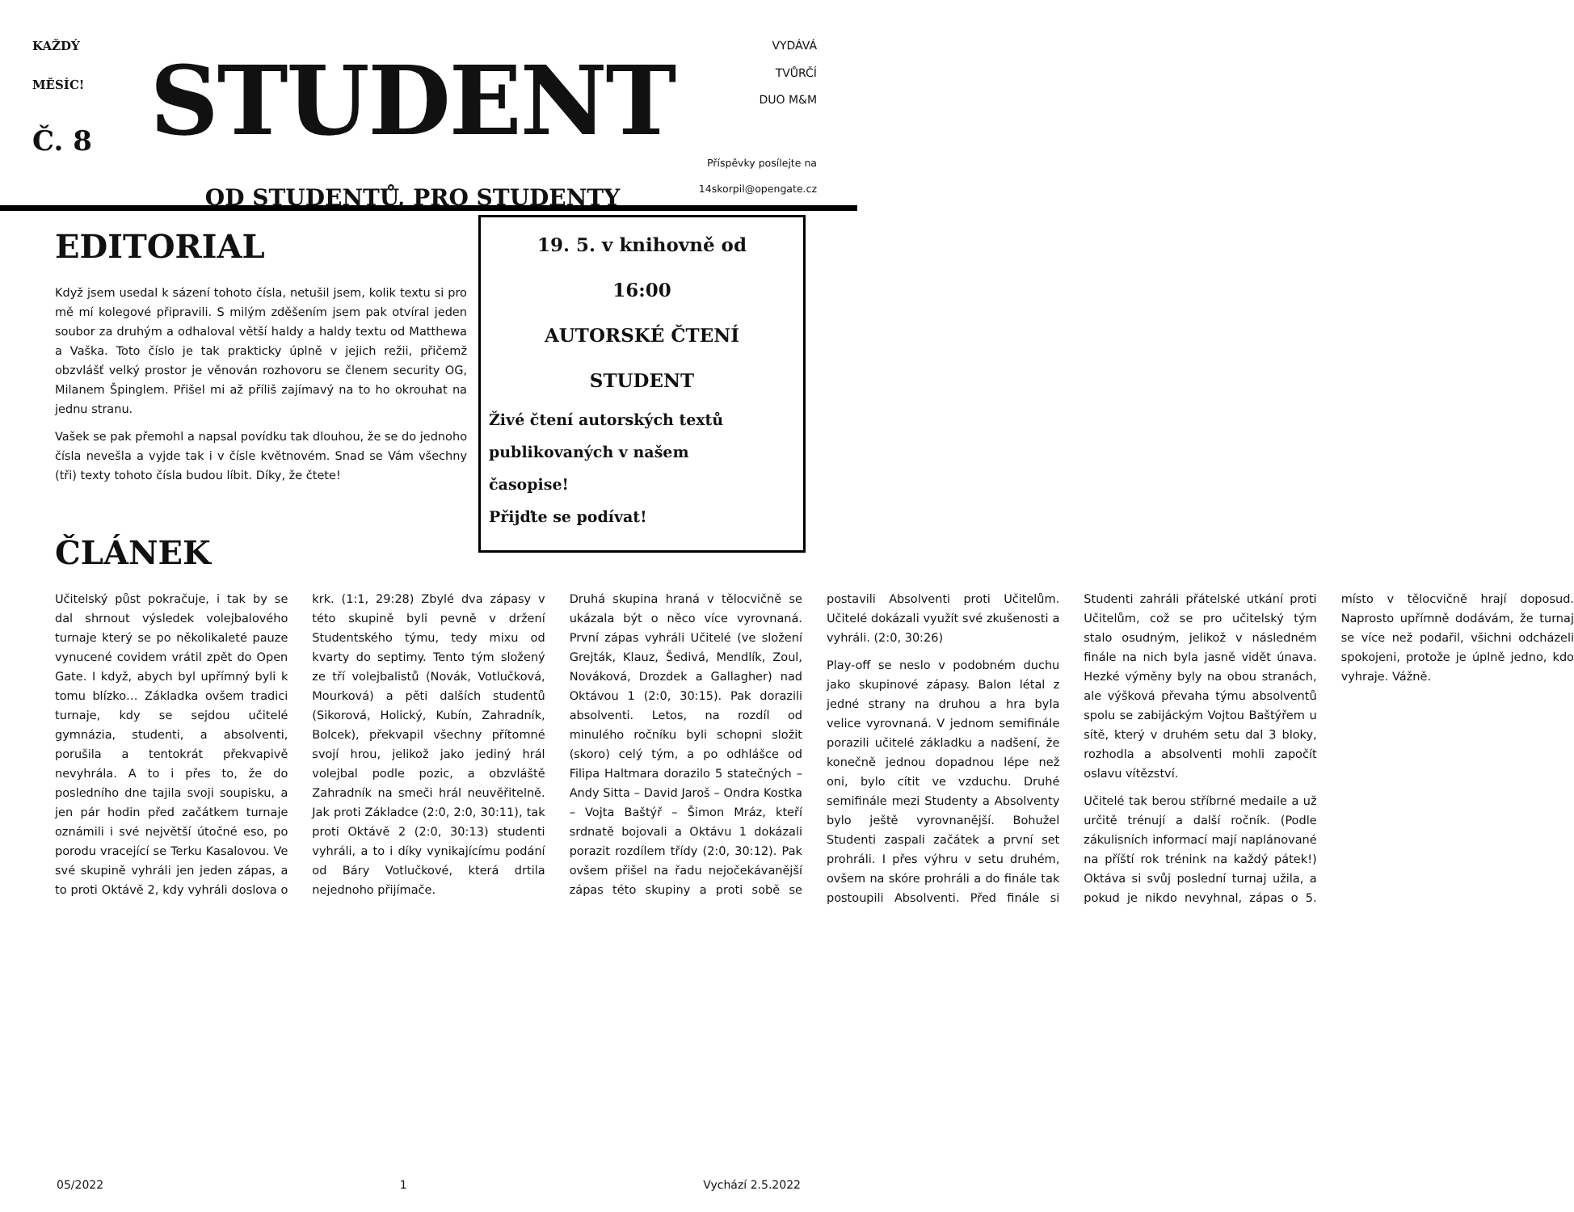KAŽDÝ
MĚSÍC!
Č. 8
STUDENT
OD STUDENTŮ, PRO STUDENTY
VYDÁVÁ
TVŮRČÍ
DUO M&M
Příspěvky posílejte na
14skorpil@opengate.cz
EDITORIAL
Když jsem usedal k sázení tohoto čísla, netušil jsem, kolik textu si pro mě mí kolegové připravili. S milým zděšením jsem pak otvíral jeden soubor za druhým a odhaloval větší haldy a haldy textu od Matthewa a Vaška. Toto číslo je tak prakticky úplně v jejich režii, přičemž obzvlášť velký prostor je věnován rozhovoru se členem security OG, Milanem Špinglem. Přišel mi až příliš zajímavý na to ho okrouhat na jednu stranu.
Vašek se pak přemohl a napsal povídku tak dlouhou, že se do jednoho čísla nevešla a vyjde tak i v čísle květnovém. Snad se Vám všechny (tři) texty tohoto čísla budou líbit. Díky, že čtete!
ČLÁNEK
19. 5. v knihovně od
16:00
AUTORSKÉ ČTENÍ
STUDENT
Živé čtení autorských textů
publikovaných v našem
časopise!
Přijďte se podívat!
Učitelský půst pokračuje, i tak by se dal shrnout výsledek volejbalového turnaje který se po několikaleté pauze vynucené covidem vrátil zpět do Open Gate. I když, abych byl upřímný byli k tomu blízko… Základka ovšem tradici turnaje, kdy se sejdou učitelé gymnázia, studenti, a absolventi, porušila a tentokrát překvapivě nevyhrála. A to i přes to, že do posledního dne tajila svoji soupisku, a jen pár hodin před začátkem turnaje oznámili i své největší útočné eso, po porodu vracející se Terku Kasalovou. Ve své skupině vyhráli jen jeden zápas, a to proti Oktávě 2, kdy vyhráli doslova o krk. (1:1, 29:28) Zbylé dva zápasy v této skupině byli pevně v držení Studentského týmu, tedy mixu od kvarty do septimy. Tento tým složený ze tří volejbalistů (Novák, Votlučková, Mourková) a pěti dalších studentů (Sikorová, Holický, Kubín, Zahradník, Bolcek), překvapil všechny přítomné svojí hrou, jelikož jako jediný hrál volejbal podle pozic, a obzvláště Zahradník na smeči hrál neuvěřitelně. Jak proti Základce (2:0, 2:0, 30:11), tak proti Oktávě 2 (2:0, 30:13) studenti vyhráli, a to i díky vynikajícímu podání od Báry Votlučkové, která drtila nejednoho přijímače.
Druhá skupina hraná v tělocvičně se ukázala být o něco více vyrovnaná. První zápas vyhráli Učitelé (ve složení Grejták, Klauz, Šedivá, Mendlík, Zoul, Nováková, Drozdek a Gallagher) nad Oktávou 1 (2:0, 30:15). Pak dorazili absolventi. Letos, na rozdíl od minulého ročníku byli schopni složit (skoro) celý tým, a po odhlášce od Filipa Haltmara dorazilo 5 statečných – Andy Sitta – David Jaroš – Ondra Kostka – Vojta Baštýř – Šimon Mráz, kteří srdnatě bojovali a Oktávu 1 dokázali porazit rozdílem třídy (2:0, 30:12). Pak ovšem přišel na řadu nejočekávanější zápas této skupiny a proti sobě se postavili Absolventi proti Učitelům. Učitelé dokázali využít své zkušenosti a vyhráli. (2:0, 30:26)
Play-off se neslo v podobném duchu jako skupinové zápasy. Balon létal z jedné strany na druhou a hra byla velice vyrovnaná. V jednom semifinále porazili učitelé základku a nadšení, že konečně jednou dopadnou lépe než oni, bylo cítit ve vzduchu. Druhé semifinále mezi Studenty a Absolventy bylo ještě vyrovnanější. Bohužel Studenti zaspali začátek a první set prohráli. I přes výhru v setu druhém, ovšem na skóre prohráli a do finále tak postoupili Absolventi. Před finále si Studenti zahráli přátelské utkání proti Učitelům, což se pro učitelský tým stalo osudným, jelikož v následném finále na nich byla jasně vidět únava. Hezké výměny byly na obou stranách, ale výšková převaha týmu absolventů spolu se zabijáckým Vojtou Baštýřem u sítě, který v druhém setu dal 3 bloky, rozhodla a absolventi mohli započít oslavu vítězství.
Učitelé tak berou stříbrné medaile a už určitě trénují a další ročník. (Podle zákulisních informací mají naplánované na příští rok trénink na každý pátek!) Oktáva si svůj poslední turnaj užila, a pokud je nikdo nevyhnal, zápas o 5. místo v tělocvičně hrají doposud. Naprosto upřímně dodávám, že turnaj se více než podařil, všichni odcházeli spokojeni, protože je úplně jedno, kdo vyhraje. Vážně.
05/2022 1 Vychází 2.5.2022